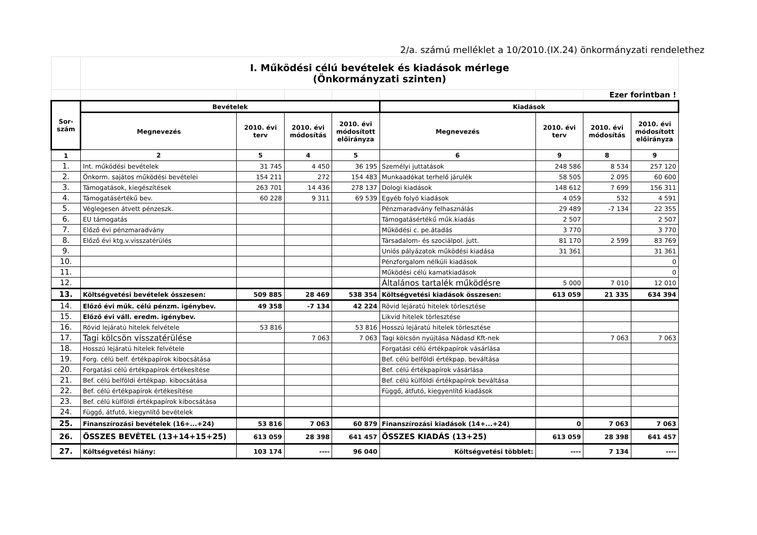2/a. számú melléklet a 10/2010.(IX.24) önkormányzati rendelethez
| | I. Működési célú bevételek és kiadások mérlege (Önkormányzati szinten) | | | | | | | |
| | | | | | | | Ezer forintban ! | |
| Sor- szám | Bevételek | | | | Kiadások | | | |
| | Megnevezés | 2010. évi terv | 2010. évi módosítás | 2010. évi módosított előirányza | Megnevezés | 2010. évi terv | 2010. évi módosítás | 2010. évi módosított előirányza |
| 1 | 2 | 5 | 4 | 5 | 6 | 9 | 8 | 9 |
| 1. | Int. működési bevételek | 31 745 | 4 450 | 36 195 | Személyi juttatások | 248 586 | 8 534 | 257 120 |
| 2. | Önkorm. sajátos működési bevételei | 154 211 | 272 | 154 483 | Munkaadókat terhelő járulék | 58 505 | 2 095 | 60 600 |
| 3. | Támogatások, kiegészítések | 263 701 | 14 436 | 278 137 | Dologi kiadások | 148 612 | 7 699 | 156 311 |
| 4. | Támogatásértékű bev. | 60 228 | 9 311 | 69 539 | Egyéb folyó kiadások | 4 059 | 532 | 4 591 |
| 5. | Véglegesen átvett pénzeszk. | | | | Pénzmaradvány felhasználás | 29 489 | -7 134 | 22 355 |
| 6. | EU támogatás | | | | Támogatásértékű műk.kiadás | 2 507 | | 2 507 |
| 7. | Előző évi pénzmaradvány | | | | Működési c. pe.átadás | 3 770 | | 3 770 |
| 8. | Előző évi ktg.v.visszatérülés | | | | Társadalom- és szociálpol. jutt. | 81 170 | 2 599 | 83 769 |
| 9. | | | | | Uniós pályázatok működési kiadása | 31 361 | | 31 361 |
| 10. | | | | | Pénzforgalom nélküli kiadások | | | 0 |
| 11. | | | | | Működési célú kamatkiadások | | | 0 |
| 12. | | | | | Általános tartalék működésre | 5 000 | 7 010 | 12 010 |
| 13. | Költségvetési bevételek összesen: | 509 885 | 28 469 | 538 354 | Költségvetési kiadások összesen: | 613 059 | 21 335 | 634 394 |
| 14. | Előző évi műk. célú pénzm. igénybev. | 49 358 | -7 134 | 42 224 | Rövid lejáratú hitelek törlesztése | | | |
| 15. | Előző évi váll. eredm. igénybev. | | | | Likvid hitelek törlesztése | | | |
| 16. | Rövid lejáratú hitelek felvétele | 53 816 | | 53 816 | Hosszú lejáratú hitelek törlesztése | | | |
| 17. | Tagi kölcsön visszatérülése | | 7 063 | 7 063 | Tagi kölcsön nyújtása Nádasd Kft-nek | | 7 063 | 7 063 |
| 18. | Hosszú lejáratú hitelek felvétele | | | | Forgatási célú értékpapírok vásárlása | | | |
| 19. | Forg. célú belf. értékpapírok kibocsátása | | | | Bef. célú belföldi értékpap. beváltása | | | |
| 20. | Forgatási célú értékpapírok értékesítése | | | | Bef. célú értékpapírok vásárlása | | | |
| 21. | Bef. célú belföldi értékpap. kibocsátása | | | | Bef. célú külföldi értékpapírok beváltása | | | |
| 22. | Bef. célú értékpapírok értékesítése | | | | Függő, átfutó, kiegyenlítő kiadások | | | |
| 23. | Bef. célú külföldi értékpapírok kibocsátása | | | | | | | |
| 24. | Függő, átfutó, kiegynlítő bevételek | | | | | | | |
| 25. | Finanszírozási bevételek (16+...+24) | 53 816 | 7 063 | 60 879 | Finanszírozási kiadások (14+...+24) | 0 | 7 063 | 7 063 |
| 26. | ÖSSZES BEVÉTEL (13+14+15+25) | 613 059 | 28 398 | 641 457 | ÖSSZES KIADÁS (13+25) | 613 059 | 28 398 | 641 457 |
| 27. | Költségvetési hiány: | 103 174 | ---- | 96 040 | Költségvetési többlet: | ---- | 7 134 | ---- |